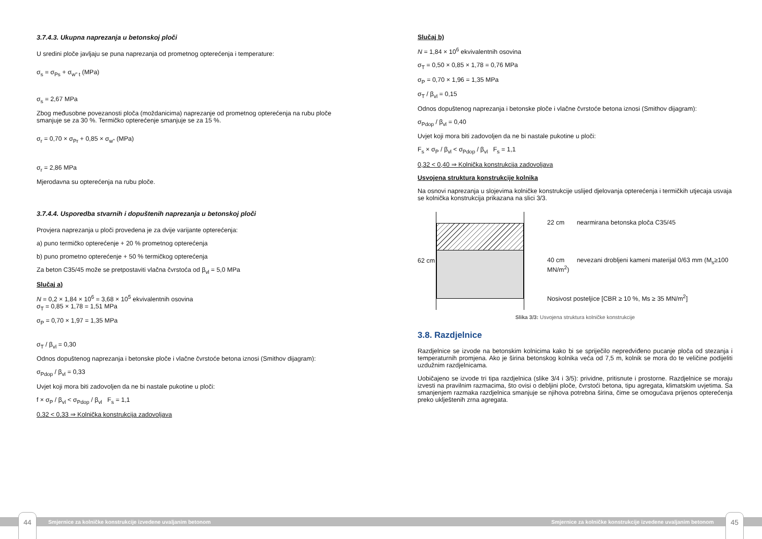3.7.4.3. Ukupna naprezanja u betonskoj ploči
U sredini ploče javljaju se puna naprezanja od prometnog opterećenja i temperature:
σ<sub>s</sub> = σ<sub>Ps</sub> + σ<sub>w" t</sub> (MPa)
σ<sub>s</sub> = 2,67 MPa
Zbog međusobne povezanosti ploča (moždanicima) naprezanje od prometnog opterećenja na rubu ploče smanjuje se za 30 %. Termičko opterećenje smanjuje se za 15 %.
σ<sub>r</sub> = 0,70 × σ<sub>Pr</sub> + 0,85 × σ<sub>w"</sub> (MPa)
σ<sub>r</sub> = 2,86 MPa
Mjerodavna su opterećenja na rubu ploče.
3.7.4.4. Usporedba stvarnih i dopuštenih naprezanja u betonskoj ploči
Provjera naprezanja u ploči provedena je za dvije varijante opterećenja:
a) puno termičko opterećenje + 20 % prometnog opterećenja
b) puno prometno opterećenje + 50 % termičkog opterećenja
Za beton C35/45 može se pretpostaviti vlačna čvrstoća od β<sub>vl</sub> = 5,0 MPa
Slučaj a)
N = 0,2 × 1,84 × 10<sup>6</sup> = 3,68 × 10<sup>5</sup> ekvivalentnih osovina
σ<sub>T</sub> = 0,85 × 1,78 = 1,51 MPa
σ<sub>P</sub> = 0,70 × 1,97 = 1,35 MPa
σ<sub>T</sub> / β<sub>vl</sub> = 0,30
Odnos dopuštenog naprezanja i betonske ploče i vlačne čvrstoće betona iznosi (Smithov dijagram):
σ<sub>Pdop</sub> / β<sub>vl</sub> = 0,33
Uvjet koji mora biti zadovoljen da ne bi nastale pukotine u ploči:
f × σ<sub>P</sub> / β<sub>vl</sub> < σ<sub>Pdop</sub> / β<sub>vl</sub> F<sub>s</sub> = 1,1
0,32 < 0,33 ⇒ Kolnička konstrukcija zadovoljava
Slučaj b)
N = 1,84 × 10<sup>6</sup> ekvivalentnih osovina
σ<sub>T</sub> = 0,50 × 0,85 × 1,78 = 0,76 MPa
σ<sub>P</sub> = 0,70 × 1,96 = 1,35 MPa
σ<sub>T</sub> / β<sub>vl</sub> = 0,15
Odnos dopuštenog naprezanja i betonske ploče i vlačne čvrstoće betona iznosi (Smithov dijagram):
σ<sub>Pdop</sub> / β<sub>vl</sub> = 0,40
Uvjet koji mora biti zadovoljen da ne bi nastale pukotine u ploči:
F<sub>s</sub> × σ<sub>P</sub> / β<sub>vl</sub> < σ<sub>Pdop</sub> / β<sub>vl</sub> F<sub>s</sub> = 1,1
0,32 < 0,40 ⇒ Kolnička konstrukcija zadovoljava
Usvojena struktura konstrukcije kolnika
Na osnovi naprezanja u slojevima kolničke konstrukcije uslijed djelovanja opterećenja i termičkih utjecaja usvaja se kolnička konstrukcija prikazana na slici 3/3.
62 cm
22 cm nearmirana betonska ploča C35/45
40 cm nevezani drobljeni kameni materijal 0/63 mm (M<sub>s</sub>≥100 MN/m<sup>2</sup>)
Nosivost posteljice [CBR ≥ 10 %, Ms ≥ 35 MN/m<sup>2</sup>]
Slika 3/3: Usvojena struktura kolničke konstrukcije
3.8. Razdjelnice
Razdjelnice se izvode na betonskim kolnicima kako bi se spriječilo nepredviđeno pucanje ploča od stezanja i temperaturnih promjena. Ako je širina betonskog kolnika veća od 7,5 m, kolnik se mora do te veličine podijeliti uzdužnim razdjelnicama.
Uobičajeno se izvode tri tipa razdjelnica (slike 3/4 i 3/5): prividne, pritisnute i prostorne. Razdjelnice se moraju izvesti na pravilnim razmacima, što ovisi o debljini ploče, čvrstoći betona, tipu agregata, klimatskim uvjetima. Sa smanjenjem razmaka razdjelnica smanjuje se njihova potrebna širina, čime se omogućava prijenos opterećenja preko uklještenih zrna agregata.
Smjernice za kolničke konstrukcije izvedene uvaljanim betonom Smjernice za kolničke konstrukcije izvedene uvaljanim betonom 44 45